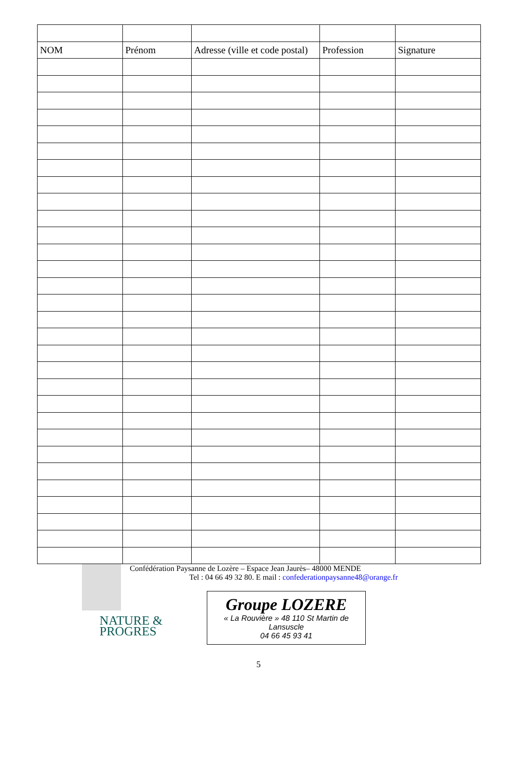| NOM | Prénom | Adresse (ville et code postal) | Profession | Signature |
| --- | --- | --- | --- | --- |
Confédération Paysanne de Lozère – Espace Jean Jaurès– 48000 MENDE
Tel : 04 66 49 32 80. E mail : confederationpaysanne48@orange.fr
NATURE &
PROGRES
Groupe LOZERE
« La Rouvière » 48 110 St Martin de
Lansuscle
04 66 45 93 41
5